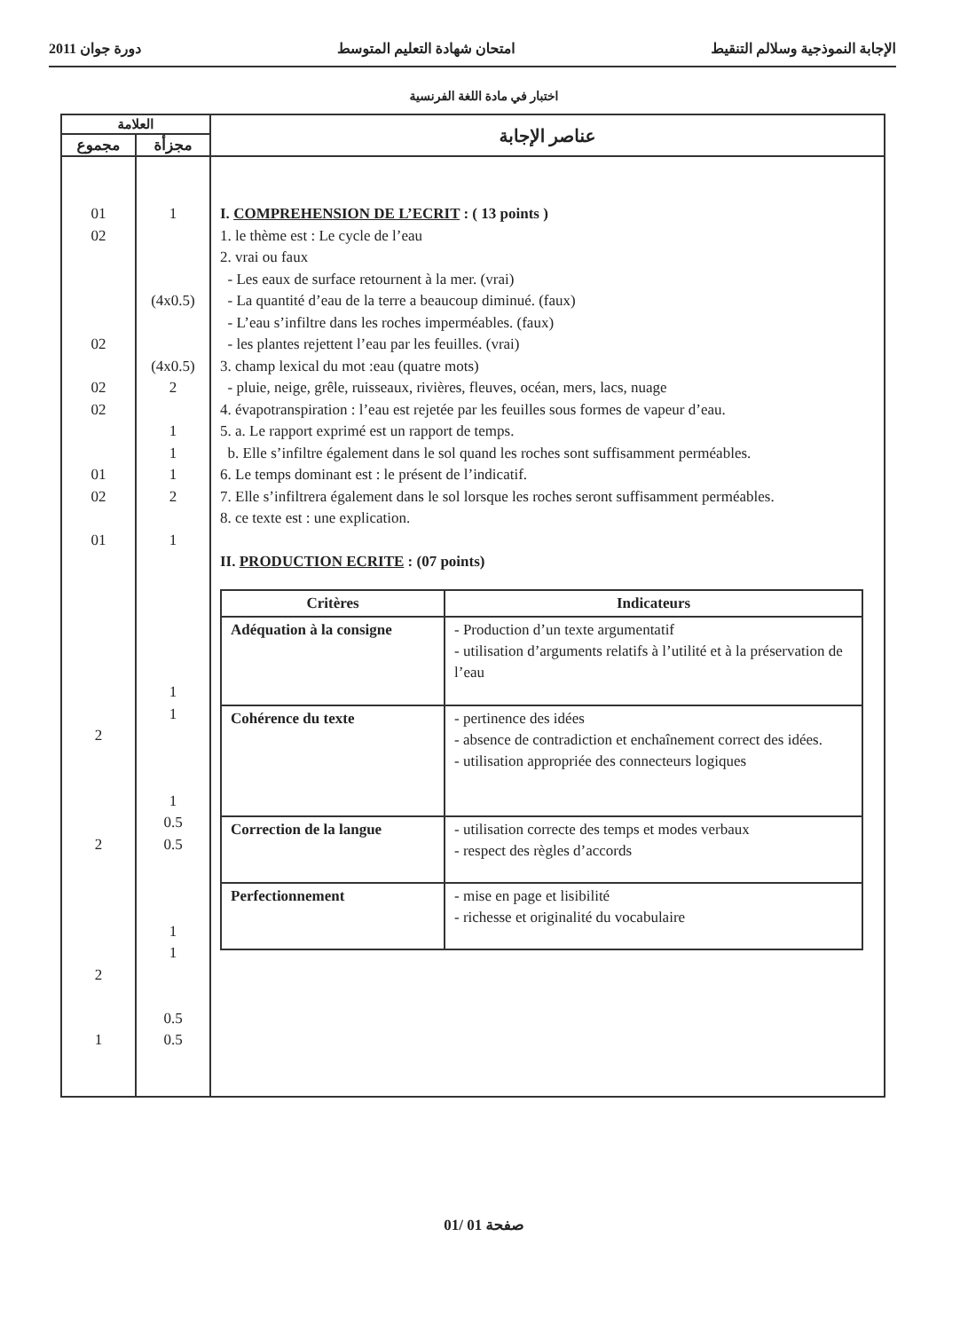2011 دورة جوان امتحان شهادة التعليم المتوسط الإجابة النموذجية وسلالم التنقيط
اختبار في مادة اللغة الفرنسية
| العلامة | | عناصر الإجابة |
| --- | --- | --- |
| مجموع | مجزأة | |
| 01 02 02 02 02 01 02 01 2 2 2 1 | 1 (4x0.5) (4x0.5) 2 1 1 1 2 1 1 1 1 0.5 0.5 1 1 0.5 0.5 | I. COMPREHENSION DE L’ECRIT : ( 13 points ) 1. le thème est : Le cycle de l’eau 2. vrai ou faux - Les eaux de surface retournent à la mer. (vrai) - La quantité d’eau de la terre a beaucoup diminué. (faux) - L’eau s’infiltre dans les roches imperméables. (faux) - les plantes rejettent l’eau par les feuilles. (vrai) 3. champ lexical du mot :eau (quatre mots) - pluie, neige, grêle, ruisseaux, rivières, fleuves, océan, mers, lacs, nuage 4. évapotranspiration : l’eau est rejetée par les feuilles sous formes de vapeur d’eau. 5. a. Le rapport exprimé est un rapport de temps. b. Elle s’infiltre également dans le sol quand les roches sont suffisamment perméables. 6. Le temps dominant est : le présent de l’indicatif. 7. Elle s’infiltrera également dans le sol lorsque les roches seront suffisamment perméables. 8. ce texte est : une explication. II. PRODUCTION ECRITE : (07 points) / Critères / Indicateurs / / --- / --- / / Adéquation à la consigne / - Production d’un texte argumentatif - utilisation d’arguments relatifs à l’utilité et à la préservation de l’eau / / Cohérence du texte / - pertinence des idées - absence de contradiction et enchaînement correct des idées. - utilisation appropriée des connecteurs logiques / / Correction de la langue / - utilisation correcte des temps et modes verbaux - respect des règles d’accords / / Perfectionnement / - mise en page et lisibilité - richesse et originalité du vocabulaire / |
صفحة 01 /01